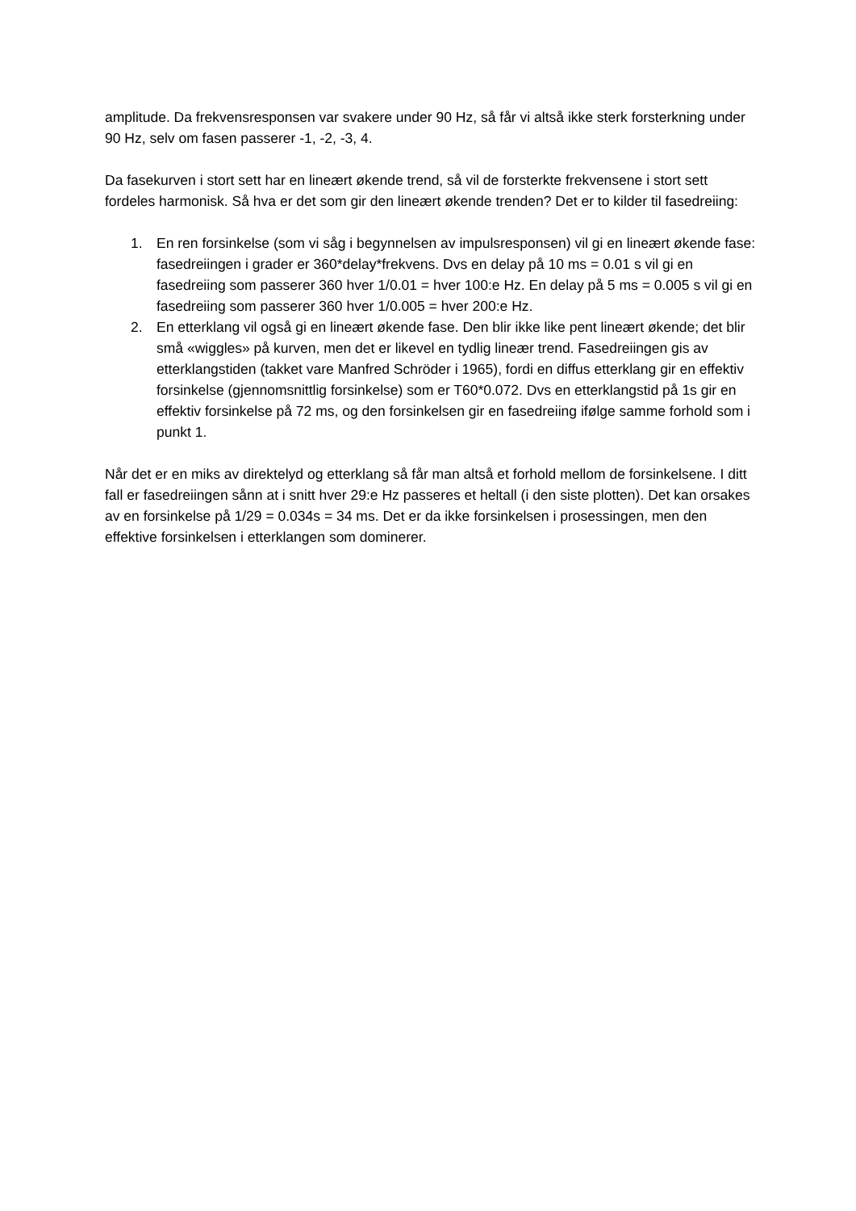amplitude. Da frekvensresponsen var svakere under 90 Hz, så får vi altså ikke sterk forsterkning under 90 Hz, selv om fasen passerer -1, -2, -3, 4.
Da fasekurven i stort sett har en lineært økende trend, så vil de forsterkte frekvensene i stort sett fordeles harmonisk. Så hva er det som gir den lineært økende trenden? Det er to kilder til fasedreiing:
1. En ren forsinkelse (som vi såg i begynnelsen av impulsresponsen) vil gi en lineært økende fase: fasedreiingen i grader er 360*delay*frekvens. Dvs en delay på 10 ms = 0.01 s vil gi en fasedreiing som passerer 360 hver 1/0.01 = hver 100:e Hz. En delay på 5 ms = 0.005 s vil gi en fasedreiing som passerer 360 hver 1/0.005 = hver 200:e Hz.
2. En etterklang vil også gi en lineært økende fase. Den blir ikke like pent lineært økende; det blir små «wiggles» på kurven, men det er likevel en tydlig lineær trend. Fasedreiingen gis av etterklangstiden (takket vare Manfred Schröder i 1965), fordi en diffus etterklang gir en effektiv forsinkelse (gjennomsnittlig forsinkelse) som er T60*0.072. Dvs en etterklangstid på 1s gir en effektiv forsinkelse på 72 ms, og den forsinkelsen gir en fasedreiing ifølge samme forhold som i punkt 1.
Når det er en miks av direktelyd og etterklang så får man altså et forhold mellom de forsinkelsene. I ditt fall er fasedreiingen sånn at i snitt hver 29:e Hz passeres et heltall (i den siste plotten). Det kan orsakes av en forsinkelse på 1/29 = 0.034s = 34 ms. Det er da ikke forsinkelsen i prosessingen, men den effektive forsinkelsen i etterklangen som dominerer.